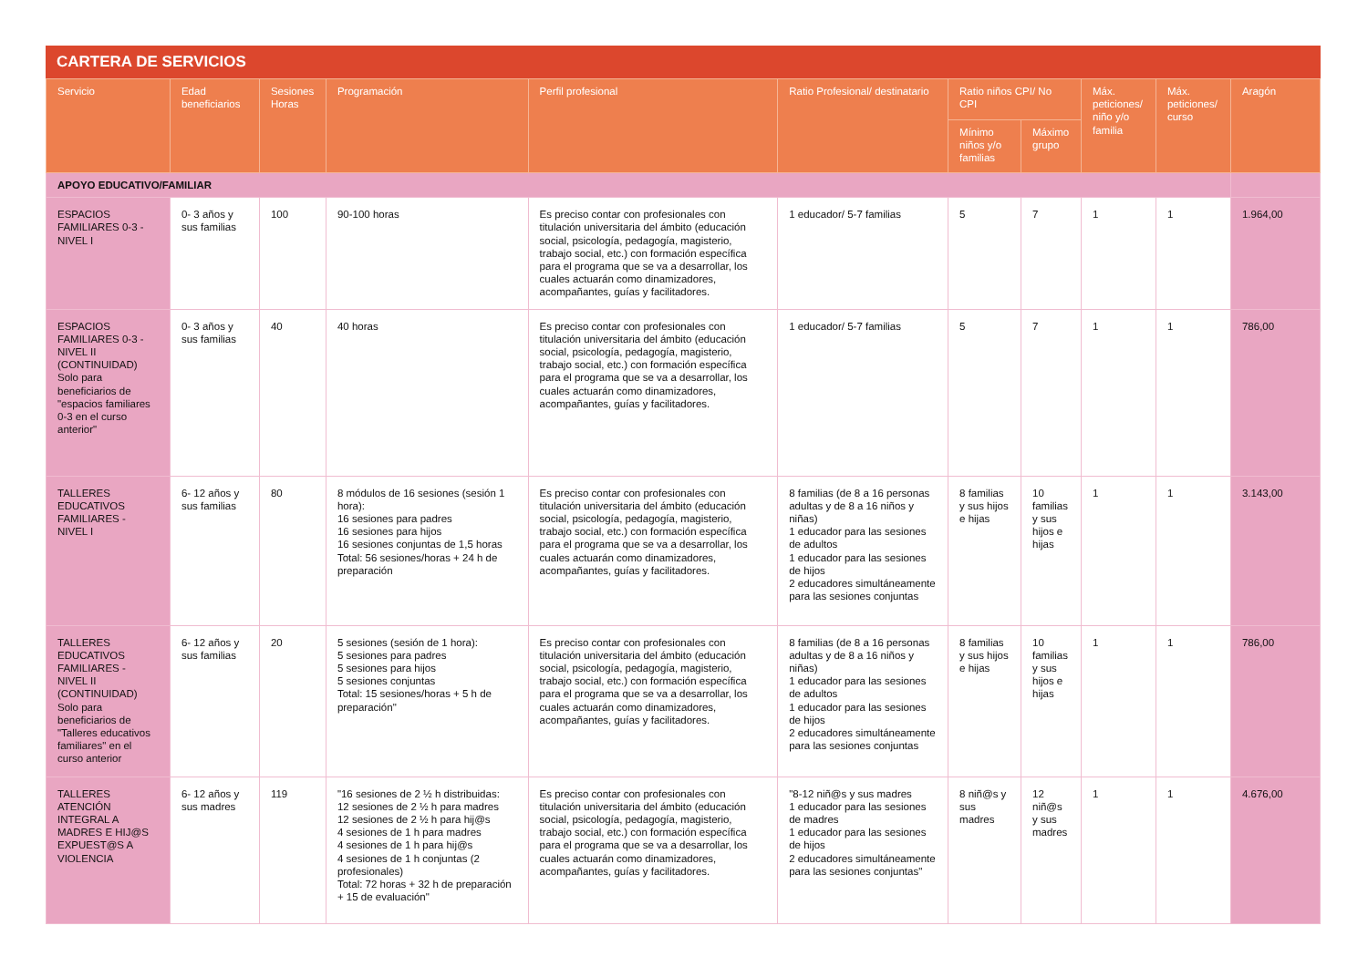CARTERA DE SERVICIOS
| Servicio | Edad beneficiarios | Sesiones Horas | Programación | Perfil profesional | Ratio Profesional/ destinatario | Ratio niños CPI/ No CPI | | Máx. peticiones/ niño y/o familia | Máx. peticiones/ curso | Aragón |
| --- | --- | --- | --- | --- | --- | --- | --- | --- | --- | --- |
| | | | | | | Mínimo niños y/o familias | Máximo grupo | | | |
| APOYO EDUCATIVO/FAMILIAR | | | | | | | | | | |
| ESPACIOS FAMILIARES 0-3 - NIVEL I | 0- 3 años y sus familias | 100 | 90-100 horas | Es preciso contar con profesionales con titulación universitaria del ámbito (educación social, psicología, pedagogía, magisterio, trabajo social, etc.) con formación específica para el programa que se va a desarrollar, los cuales actuarán como dinamizadores, acompañantes, guías y facilitadores. | 1 educador/ 5-7 familias | 5 | 7 | 1 | 1 | 1.964,00 |
| ESPACIOS FAMILIARES 0-3 - NIVEL II (CONTINUIDAD) Solo para beneficiarios de "espacios familiares 0-3 en el curso anterior" | 0- 3 años y sus familias | 40 | 40 horas | Es preciso contar con profesionales con titulación universitaria del ámbito (educación social, psicología, pedagogía, magisterio, trabajo social, etc.) con formación específica para el programa que se va a desarrollar, los cuales actuarán como dinamizadores, acompañantes, guías y facilitadores. | 1 educador/ 5-7 familias | 5 | 7 | 1 | 1 | 786,00 |
| TALLERES EDUCATIVOS FAMILIARES - NIVEL I | 6- 12 años y sus familias | 80 | 8 módulos de 16 sesiones (sesión 1 hora): 16 sesiones para padres 16 sesiones para hijos 16 sesiones conjuntas de 1,5 horas Total: 56 sesiones/horas + 24 h de preparación | Es preciso contar con profesionales con titulación universitaria del ámbito (educación social, psicología, pedagogía, magisterio, trabajo social, etc.) con formación específica para el programa que se va a desarrollar, los cuales actuarán como dinamizadores, acompañantes, guías y facilitadores. | 8 familias (de 8 a 16 personas adultas y de 8 a 16 niños y niñas) 1 educador para las sesiones de adultos 1 educador para las sesiones de hijos 2 educadores simultáneamente para las sesiones conjuntas | 8 familias y sus hijos e hijas | 10 familias y sus hijos e hijas | 1 | 1 | 3.143,00 |
| TALLERES EDUCATIVOS FAMILIARES - NIVEL II (CONTINUIDAD) Solo para beneficiarios de "Talleres educativos familiares" en el curso anterior | 6- 12 años y sus familias | 20 | 5 sesiones (sesión de 1 hora): 5 sesiones para padres 5 sesiones para hijos 5 sesiones conjuntas Total: 15 sesiones/horas + 5 h de preparación" | Es preciso contar con profesionales con titulación universitaria del ámbito (educación social, psicología, pedagogía, magisterio, trabajo social, etc.) con formación específica para el programa que se va a desarrollar, los cuales actuarán como dinamizadores, acompañantes, guías y facilitadores. | 8 familias (de 8 a 16 personas adultas y de 8 a 16 niños y niñas) 1 educador para las sesiones de adultos 1 educador para las sesiones de hijos 2 educadores simultáneamente para las sesiones conjuntas | 8 familias y sus hijos e hijas | 10 familias y sus hijos e hijas | 1 | 1 | 786,00 |
| TALLERES ATENCIÓN INTEGRAL A MADRES E HIJ@S EXPUEST@S A VIOLENCIA | 6- 12 años y sus madres | 119 | "16 sesiones de 2 ½ h distribuidas: 12 sesiones de 2 ½ h para madres 12 sesiones de 2 ½ h para hij@s 4 sesiones de 1 h para madres 4 sesiones de 1 h para hij@s 4 sesiones de 1 h conjuntas (2 profesionales) Total: 72 horas + 32 h de preparación + 15 de evaluación" | Es preciso contar con profesionales con titulación universitaria del ámbito (educación social, psicología, pedagogía, magisterio, trabajo social, etc.) con formación específica para el programa que se va a desarrollar, los cuales actuarán como dinamizadores, acompañantes, guías y facilitadores. | "8-12 niñ@s y sus madres 1 educador para las sesiones de madres 1 educador para las sesiones de hijos 2 educadores simultáneamente para las sesiones conjuntas" | 8 niñ@s y sus madres | 12 niñ@s y sus madres | 1 | 1 | 4.676,00 |